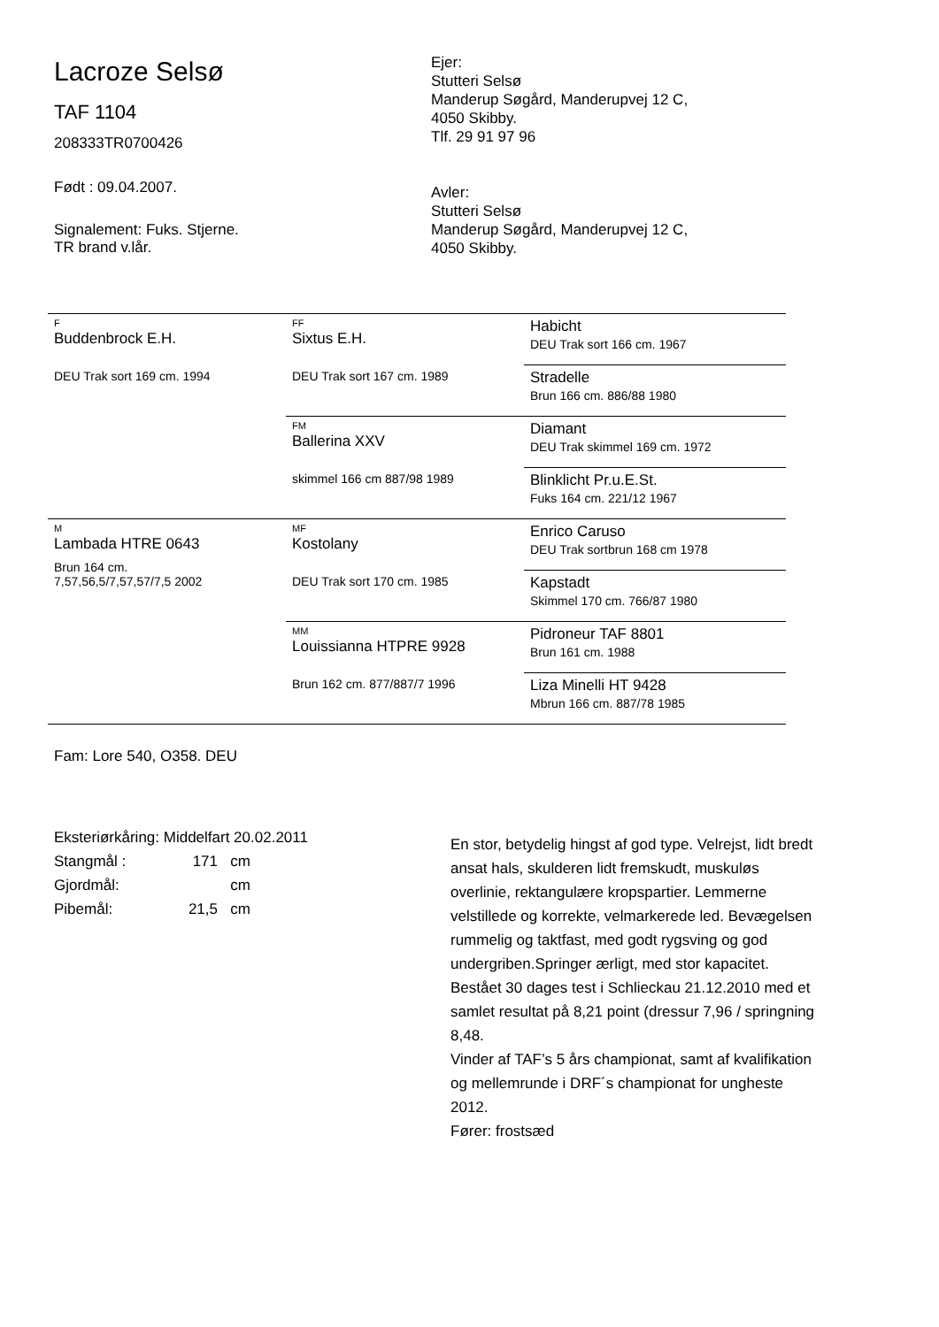Lacroze Selsø
TAF 1104
208333TR0700426
Født : 09.04.2007.
Signalement: Fuks. Stjerne.
TR brand v.lår.
Ejer:
Stutteri Selsø
Manderup Søgård, Manderupvej 12 C,
4050 Skibby.
Tlf. 29 91 97 96
Avler:
Stutteri Selsø
Manderup Søgård, Manderupvej 12 C,
4050 Skibby.
| F Buddenbrock E.H. DEU Trak sort 169 cm. 1994 | FF Sixtus E.H. DEU Trak sort 167 cm. 1989 | Habicht DEU Trak sort 166 cm. 1967 |
| | | Stradelle Brun 166 cm. 886/88 1980 |
| | FM Ballerina XXV skimmel 166 cm 887/98 1989 | Diamant DEU Trak skimmel 169 cm. 1972 |
| | | Blinklicht Pr.u.E.St. Fuks 164 cm. 221/12 1967 |
| M Lambada HTRE 0643 Brun 164 cm. 7,57,56,5/7,57,57/7,5 2002 | MF Kostolany DEU Trak sort 170 cm. 1985 | Enrico Caruso DEU Trak sortbrun 168 cm 1978 |
| | | Kapstadt Skimmel 170 cm. 766/87 1980 |
| | MM Louissianna HTPRE 9928 Brun 162 cm. 877/887/7 1996 | Pidroneur TAF 8801 Brun 161 cm. 1988 |
| | | Liza Minelli HT 9428 Mbrun 166 cm. 887/78 1985 |
Fam: Lore 540, O358. DEU
Eksteriørkåring: Middelfart 20.02.2011
Stangmål : 171 cm
Gjordmål: cm
Pibemål: 21,5 cm
En stor, betydelig hingst af god type. Velrejst, lidt bredt ansat hals, skulderen lidt fremskudt, muskuløs overlinie, rektangulære kropspartier. Lemmerne velstillede og korrekte, velmarkerede led. Bevægelsen rummelig og taktfast, med godt rygsving og god undergriben.Springer ærligt, med stor kapacitet.
Bestået 30 dages test i Schlieckau 21.12.2010 med et samlet resultat på 8,21 point (dressur 7,96 / springning 8,48.
Vinder af TAF’s 5 års championat, samt af kvalifikation og mellemrunde i DRF´s championat for ungheste 2012.
Fører: frostsæd